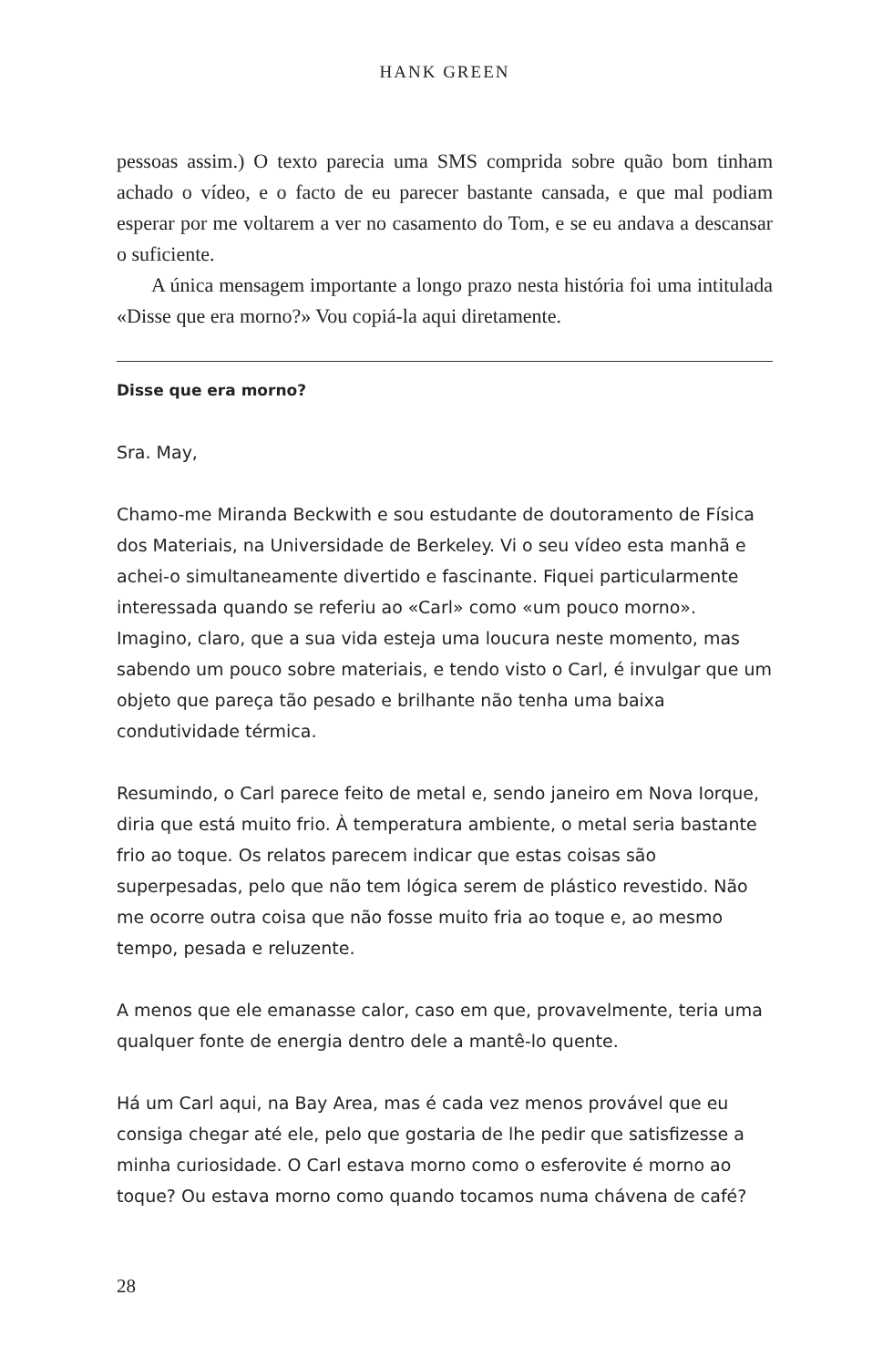HANK GREEN
pessoas assim.) O texto parecia uma SMS comprida sobre quão bom tinham achado o vídeo, e o facto de eu parecer bastante cansada, e que mal podiam esperar por me voltarem a ver no casamento do Tom, e se eu andava a descansar o suficiente.
A única mensagem importante a longo prazo nesta história foi uma intitulada «Disse que era morno?» Vou copiá-la aqui diretamente.
Disse que era morno?
Sra. May,
Chamo-me Miranda Beckwith e sou estudante de doutoramento de Física dos Materiais, na Universidade de Berkeley. Vi o seu vídeo esta manhã e achei-o simultaneamente divertido e fascinante. Fiquei particularmente interessada quando se referiu ao «Carl» como «um pouco morno». Imagino, claro, que a sua vida esteja uma loucura neste momento, mas sabendo um pouco sobre materiais, e tendo visto o Carl, é invulgar que um objeto que pareça tão pesado e brilhante não tenha uma baixa condutividade térmica.
Resumindo, o Carl parece feito de metal e, sendo janeiro em Nova Iorque, diria que está muito frio. À temperatura ambiente, o metal seria bastante frio ao toque. Os relatos parecem indicar que estas coisas são superpesadas, pelo que não tem lógica serem de plástico revestido. Não me ocorre outra coisa que não fosse muito fria ao toque e, ao mesmo tempo, pesada e reluzente.
A menos que ele emanasse calor, caso em que, provavelmente, teria uma qualquer fonte de energia dentro dele a mantê-lo quente.
Há um Carl aqui, na Bay Area, mas é cada vez menos provável que eu consiga chegar até ele, pelo que gostaria de lhe pedir que satisfizesse a minha curiosidade. O Carl estava morno como o esferovite é morno ao toque? Ou estava morno como quando tocamos numa chávena de café?
28